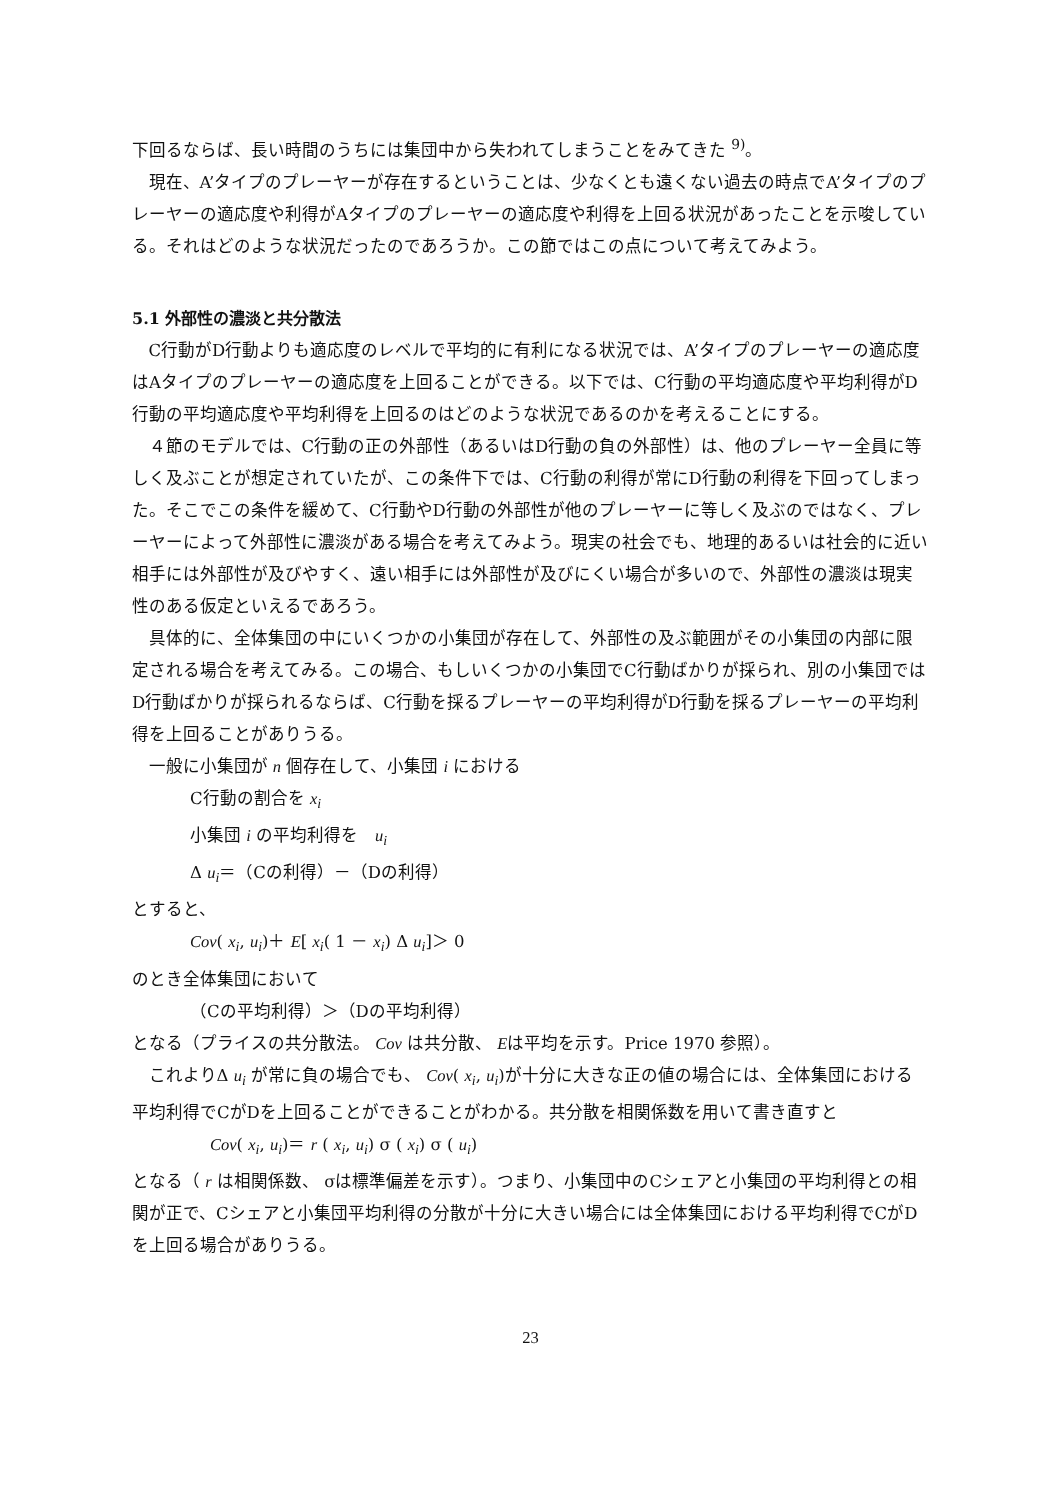下回るならば、長い時間のうちには集団中から失われてしまうことをみてきた <sup>9)</sup>。
現在、A’タイプのプレーヤーが存在するということは、少なくとも遠くない過去の時点でA’タイプのプレーヤーの適応度や利得がAタイプのプレーヤーの適応度や利得を上回る状況があったことを示唆している。それはどのような状況だったのであろうか。この節ではこの点について考えてみよう。
5.1 外部性の濃淡と共分散法
C行動がD行動よりも適応度のレベルで平均的に有利になる状況では、A’タイプのプレーヤーの適応度はAタイプのプレーヤーの適応度を上回ることができる。以下では、C行動の平均適応度や平均利得がD行動の平均適応度や平均利得を上回るのはどのような状況であるのかを考えることにする。
４節のモデルでは、C行動の正の外部性（あるいはD行動の負の外部性）は、他のプレーヤー全員に等しく及ぶことが想定されていたが、この条件下では、C行動の利得が常にD行動の利得を下回ってしまった。そこでこの条件を緩めて、C行動やD行動の外部性が他のプレーヤーに等しく及ぶのではなく、プレーヤーによって外部性に濃淡がある場合を考えてみよう。現実の社会でも、地理的あるいは社会的に近い相手には外部性が及びやすく、遠い相手には外部性が及びにくい場合が多いので、外部性の濃淡は現実性のある仮定といえるであろう。
具体的に、全体集団の中にいくつかの小集団が存在して、外部性の及ぶ範囲がその小集団の内部に限定される場合を考えてみる。この場合、もしいくつかの小集団でC行動ばかりが採られ、別の小集団ではD行動ばかりが採られるならば、C行動を採るプレーヤーの平均利得がD行動を採るプレーヤーの平均利得を上回ることがありうる。
一般に小集団が n 個存在して、小集団 i における
C行動の割合を x<sub>i</sub>
小集団 i の平均利得を　u<sub>i</sub>
Δ u<sub>i</sub>＝（Cの利得）－（Dの利得）
とすると、
Cov( x<sub>i</sub>, u<sub>i</sub>)＋ E[ x<sub>i</sub>( 1 － x<sub>i</sub>) Δ u<sub>i</sub>]＞ 0
のとき全体集団において
（Cの平均利得）＞（Dの平均利得）
となる（プライスの共分散法。 Cov は共分散、 Eは平均を示す。Price 1970 参照）。
これよりΔ u<sub>i</sub> が常に負の場合でも、 Cov( x<sub>i</sub>, u<sub>i</sub>)が十分に大きな正の値の場合には、全体集団における平均利得でCがDを上回ることができることがわかる。共分散を相関係数を用いて書き直すと
Cov( x<sub>i</sub>, u<sub>i</sub>)＝ r ( x<sub>i</sub>, u<sub>i</sub>) σ ( x<sub>i</sub>) σ ( u<sub>i</sub>)
となる（ r は相関係数、 σは標準偏差を示す）。つまり、小集団中のCシェアと小集団の平均利得との相関が正で、Cシェアと小集団平均利得の分散が十分に大きい場合には全体集団における平均利得でCがDを上回る場合がありうる。
23